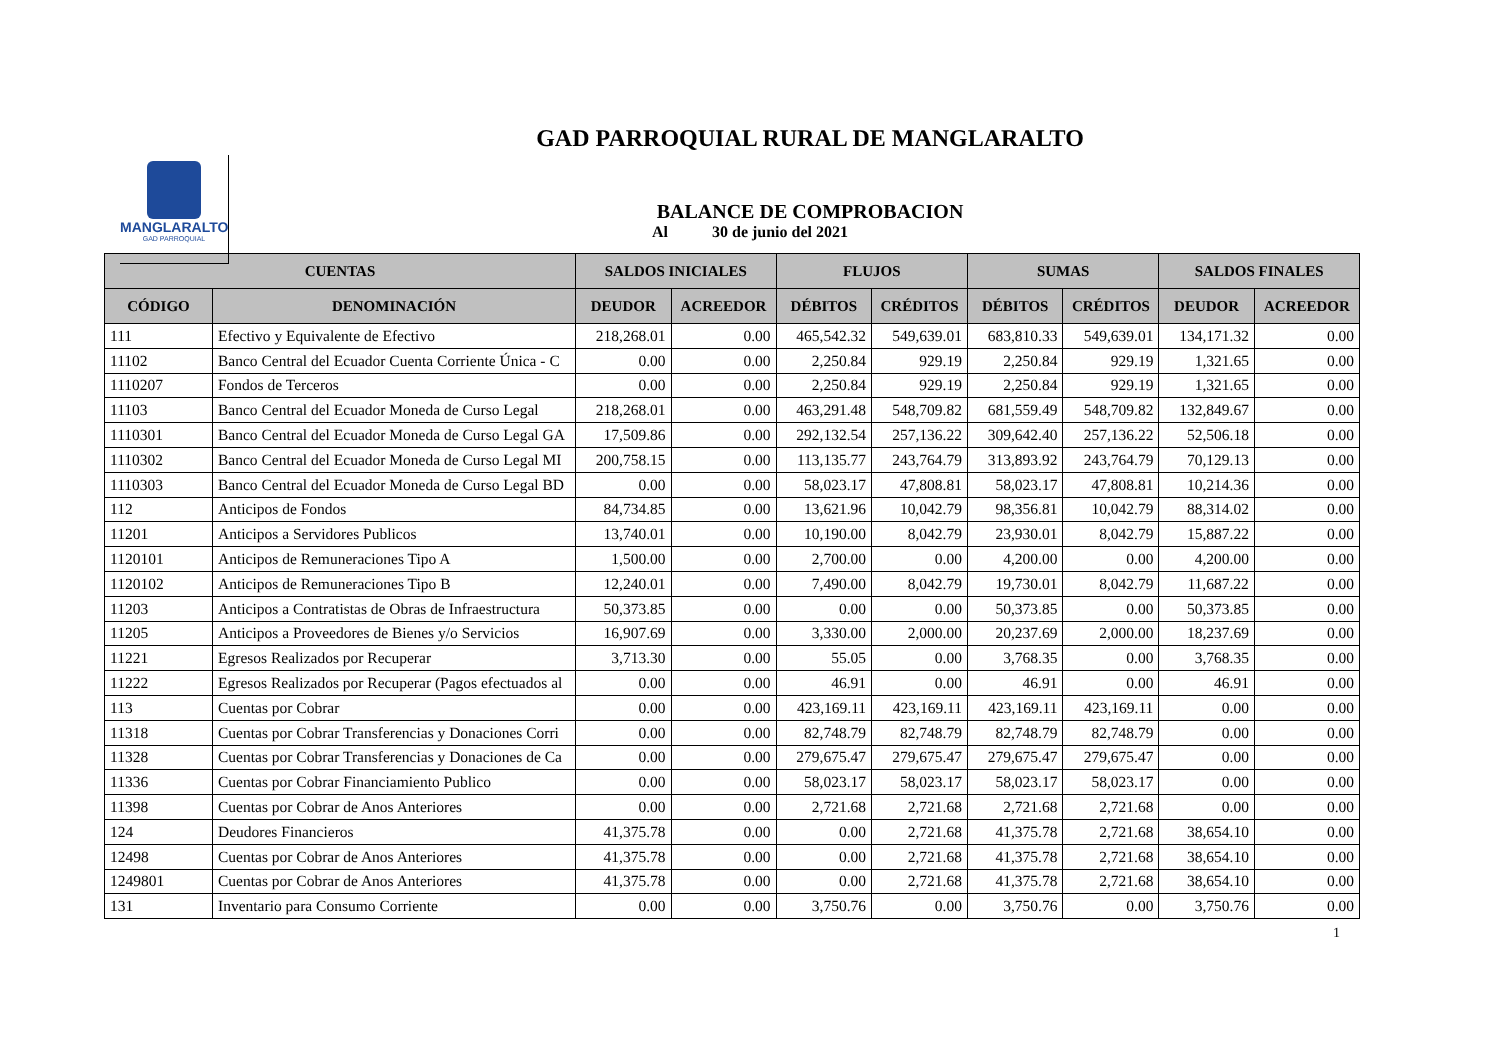MANGLARALTO
GAD PARROQUIAL
GAD PARROQUIAL RURAL DE MANGLARALTO
BALANCE DE COMPROBACION
Al 30 de junio del 2021
| CUENTAS | | SALDOS INICIALES | | FLUJOS | | SUMAS | | SALDOS FINALES | |
| --- | --- | --- | --- | --- | --- | --- | --- | --- | --- |
| CÓDIGO | DENOMINACIÓN | DEUDOR | ACREEDOR | DÉBITOS | CRÉDITOS | DÉBITOS | CRÉDITOS | DEUDOR | ACREEDOR |
| 111 | Efectivo y Equivalente de Efectivo | 218,268.01 | 0.00 | 465,542.32 | 549,639.01 | 683,810.33 | 549,639.01 | 134,171.32 | 0.00 |
| 11102 | Banco Central del Ecuador Cuenta Corriente Única - C | 0.00 | 0.00 | 2,250.84 | 929.19 | 2,250.84 | 929.19 | 1,321.65 | 0.00 |
| 1110207 | Fondos de Terceros | 0.00 | 0.00 | 2,250.84 | 929.19 | 2,250.84 | 929.19 | 1,321.65 | 0.00 |
| 11103 | Banco Central del Ecuador Moneda de Curso Legal | 218,268.01 | 0.00 | 463,291.48 | 548,709.82 | 681,559.49 | 548,709.82 | 132,849.67 | 0.00 |
| 1110301 | Banco Central del Ecuador Moneda de Curso Legal GA | 17,509.86 | 0.00 | 292,132.54 | 257,136.22 | 309,642.40 | 257,136.22 | 52,506.18 | 0.00 |
| 1110302 | Banco Central del Ecuador Moneda de Curso Legal MI | 200,758.15 | 0.00 | 113,135.77 | 243,764.79 | 313,893.92 | 243,764.79 | 70,129.13 | 0.00 |
| 1110303 | Banco Central del Ecuador Moneda de Curso Legal BD | 0.00 | 0.00 | 58,023.17 | 47,808.81 | 58,023.17 | 47,808.81 | 10,214.36 | 0.00 |
| 112 | Anticipos de Fondos | 84,734.85 | 0.00 | 13,621.96 | 10,042.79 | 98,356.81 | 10,042.79 | 88,314.02 | 0.00 |
| 11201 | Anticipos a Servidores Publicos | 13,740.01 | 0.00 | 10,190.00 | 8,042.79 | 23,930.01 | 8,042.79 | 15,887.22 | 0.00 |
| 1120101 | Anticipos de Remuneraciones Tipo A | 1,500.00 | 0.00 | 2,700.00 | 0.00 | 4,200.00 | 0.00 | 4,200.00 | 0.00 |
| 1120102 | Anticipos de Remuneraciones Tipo B | 12,240.01 | 0.00 | 7,490.00 | 8,042.79 | 19,730.01 | 8,042.79 | 11,687.22 | 0.00 |
| 11203 | Anticipos a Contratistas de Obras de Infraestructura | 50,373.85 | 0.00 | 0.00 | 0.00 | 50,373.85 | 0.00 | 50,373.85 | 0.00 |
| 11205 | Anticipos a Proveedores de Bienes y/o Servicios | 16,907.69 | 0.00 | 3,330.00 | 2,000.00 | 20,237.69 | 2,000.00 | 18,237.69 | 0.00 |
| 11221 | Egresos Realizados por Recuperar | 3,713.30 | 0.00 | 55.05 | 0.00 | 3,768.35 | 0.00 | 3,768.35 | 0.00 |
| 11222 | Egresos Realizados por Recuperar (Pagos efectuados al | 0.00 | 0.00 | 46.91 | 0.00 | 46.91 | 0.00 | 46.91 | 0.00 |
| 113 | Cuentas por Cobrar | 0.00 | 0.00 | 423,169.11 | 423,169.11 | 423,169.11 | 423,169.11 | 0.00 | 0.00 |
| 11318 | Cuentas por Cobrar Transferencias y Donaciones Corri | 0.00 | 0.00 | 82,748.79 | 82,748.79 | 82,748.79 | 82,748.79 | 0.00 | 0.00 |
| 11328 | Cuentas por Cobrar Transferencias y Donaciones de Ca | 0.00 | 0.00 | 279,675.47 | 279,675.47 | 279,675.47 | 279,675.47 | 0.00 | 0.00 |
| 11336 | Cuentas por Cobrar Financiamiento Publico | 0.00 | 0.00 | 58,023.17 | 58,023.17 | 58,023.17 | 58,023.17 | 0.00 | 0.00 |
| 11398 | Cuentas por Cobrar de Anos Anteriores | 0.00 | 0.00 | 2,721.68 | 2,721.68 | 2,721.68 | 2,721.68 | 0.00 | 0.00 |
| 124 | Deudores Financieros | 41,375.78 | 0.00 | 0.00 | 2,721.68 | 41,375.78 | 2,721.68 | 38,654.10 | 0.00 |
| 12498 | Cuentas por Cobrar de Anos Anteriores | 41,375.78 | 0.00 | 0.00 | 2,721.68 | 41,375.78 | 2,721.68 | 38,654.10 | 0.00 |
| 1249801 | Cuentas por Cobrar de Anos Anteriores | 41,375.78 | 0.00 | 0.00 | 2,721.68 | 41,375.78 | 2,721.68 | 38,654.10 | 0.00 |
| 131 | Inventario para Consumo Corriente | 0.00 | 0.00 | 3,750.76 | 0.00 | 3,750.76 | 0.00 | 3,750.76 | 0.00 |
1